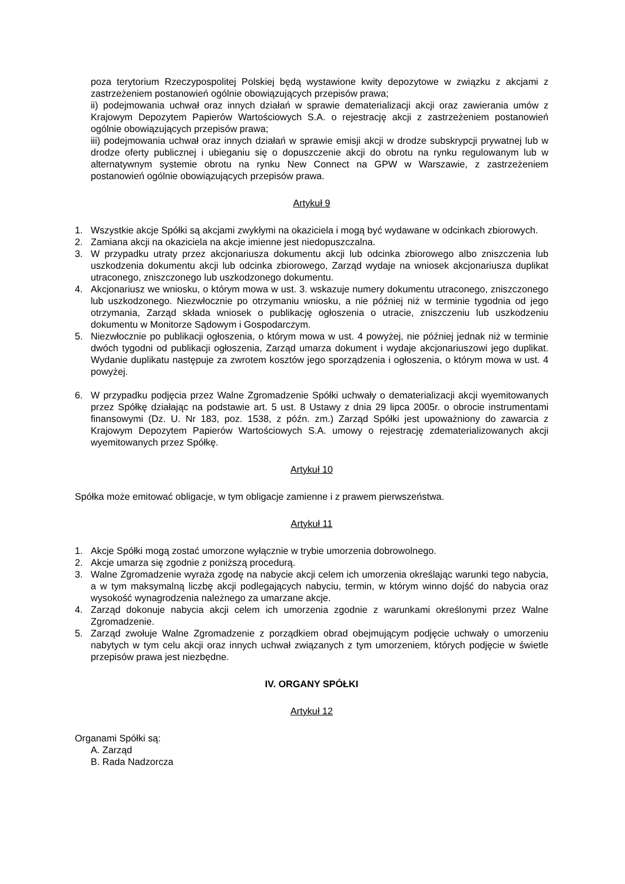poza terytorium Rzeczypospolitej Polskiej będą wystawione kwity depozytowe w związku z akcjami z zastrzeżeniem postanowień ogólnie obowiązujących przepisów prawa;
ii) podejmowania uchwał oraz innych działań w sprawie dematerializacji akcji oraz zawierania umów z Krajowym Depozytem Papierów Wartościowych S.A. o rejestrację akcji z zastrzeżeniem postanowień ogólnie obowiązujących przepisów prawa;
iii) podejmowania uchwał oraz innych działań w sprawie emisji akcji w drodze subskrypcji prywatnej lub w drodze oferty publicznej i ubieganiu się o dopuszczenie akcji do obrotu na rynku regulowanym lub w alternatywnym systemie obrotu na rynku New Connect na GPW w Warszawie, z zastrzeżeniem postanowień ogólnie obowiązujących przepisów prawa.
Artykuł 9
1. Wszystkie akcje Spółki są akcjami zwykłymi na okaziciela i mogą być wydawane w odcinkach zbiorowych.
2. Zamiana akcji na okaziciela na akcje imienne jest niedopuszczalna.
3. W przypadku utraty przez akcjonariusza dokumentu akcji lub odcinka zbiorowego albo zniszczenia lub uszkodzenia dokumentu akcji lub odcinka zbiorowego, Zarząd wydaje na wniosek akcjonariusza duplikat utraconego, zniszczonego lub uszkodzonego dokumentu.
4. Akcjonariusz we wniosku, o którym mowa w ust. 3. wskazuje numery dokumentu utraconego, zniszczonego lub uszkodzonego. Niezwłocznie po otrzymaniu wniosku, a nie później niż w terminie tygodnia od jego otrzymania, Zarząd składa wniosek o publikację ogłoszenia o utracie, zniszczeniu lub uszkodzeniu dokumentu w Monitorze Sądowym i Gospodarczym.
5. Niezwłocznie po publikacji ogłoszenia, o którym mowa w ust. 4 powyżej, nie później jednak niż w terminie dwóch tygodni od publikacji ogłoszenia, Zarząd umarza dokument i wydaje akcjonariuszowi jego duplikat. Wydanie duplikatu następuje za zwrotem kosztów jego sporządzenia i ogłoszenia, o którym mowa w ust. 4 powyżej.
6. W przypadku podjęcia przez Walne Zgromadzenie Spółki uchwały o dematerializacji akcji wyemitowanych przez Spółkę działając na podstawie art. 5 ust. 8 Ustawy z dnia 29 lipca 2005r. o obrocie instrumentami finansowymi (Dz. U. Nr 183, poz. 1538, z późn. zm.) Zarząd Spółki jest upoważniony do zawarcia z Krajowym Depozytem Papierów Wartościowych S.A. umowy o rejestrację zdematerializowanych akcji wyemitowanych przez Spółkę.
Artykuł 10
Spółka może emitować obligacje, w tym obligacje zamienne i z prawem pierwszeństwa.
Artykuł 11
1. Akcje Spółki mogą zostać umorzone wyłącznie w trybie umorzenia dobrowolnego.
2. Akcje umarza się zgodnie z poniższą procedurą.
3. Walne Zgromadzenie wyraża zgodę na nabycie akcji celem ich umorzenia określając warunki tego nabycia, a w tym maksymalną liczbę akcji podlegających nabyciu, termin, w którym winno dojść do nabycia oraz wysokość wynagrodzenia należnego za umarzane akcje.
4. Zarząd dokonuje nabycia akcji celem ich umorzenia zgodnie z warunkami określonymi przez Walne Zgromadzenie.
5. Zarząd zwołuje Walne Zgromadzenie z porządkiem obrad obejmującym podjęcie uchwały o umorzeniu nabytych w tym celu akcji oraz innych uchwał związanych z tym umorzeniem, których podjęcie w świetle przepisów prawa jest niezbędne.
IV. ORGANY SPÓŁKI
Artykuł 12
Organami Spółki są:
A. Zarząd
B. Rada Nadzorcza